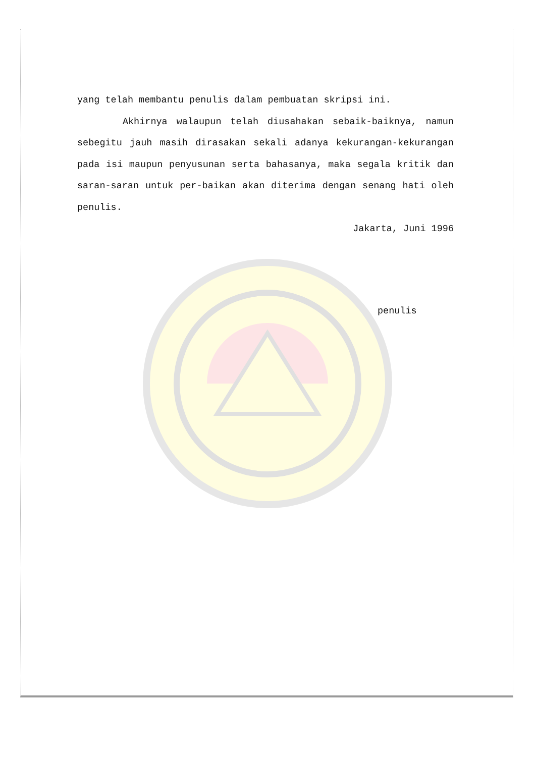yang telah membantu penulis dalam pembuatan skripsi ini.
Akhirnya walaupun telah diusahakan sebaik-baiknya, namun sebegitu jauh masih dirasakan sekali adanya kekurangan-kekurangan pada isi maupun penyusunan serta bahasanya, maka segala kritik dan saran-saran untuk per-baikan akan diterima dengan senang hati oleh penulis.
Jakarta, Juni 1996
penulis